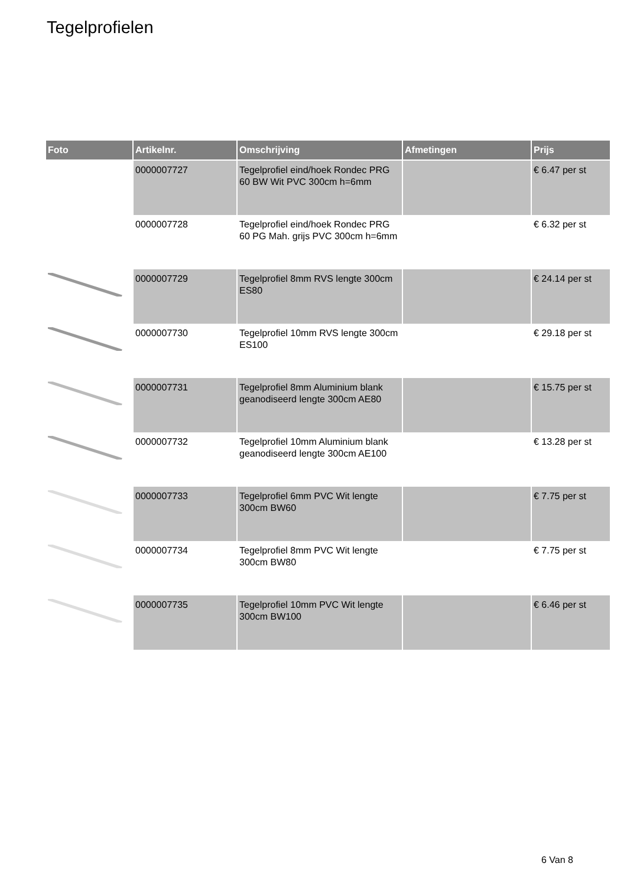Tegelprofielen
| Foto | Artikelnr. | Omschrijving | Afmetingen | Prijs |
| --- | --- | --- | --- | --- |
| | 0000007727 | Tegelprofiel eind/hoek Rondec PRG 60 BW Wit PVC 300cm h=6mm | | € 6.47 per st |
| | 0000007728 | Tegelprofiel eind/hoek Rondec PRG 60 PG Mah. grijs PVC 300cm h=6mm | | € 6.32 per st |
| | 0000007729 | Tegelprofiel 8mm RVS lengte 300cm ES80 | | € 24.14 per st |
| | 0000007730 | Tegelprofiel 10mm RVS lengte 300cm ES100 | | € 29.18 per st |
| | 0000007731 | Tegelprofiel 8mm Aluminium blank geanodiseerd lengte 300cm AE80 | | € 15.75 per st |
| | 0000007732 | Tegelprofiel 10mm Aluminium blank geanodiseerd lengte 300cm AE100 | | € 13.28 per st |
| | 0000007733 | Tegelprofiel 6mm PVC Wit lengte 300cm BW60 | | € 7.75 per st |
| | 0000007734 | Tegelprofiel 8mm PVC Wit lengte 300cm BW80 | | € 7.75 per st |
| | 0000007735 | Tegelprofiel 10mm PVC Wit lengte 300cm BW100 | | € 6.46 per st |
6 Van 8